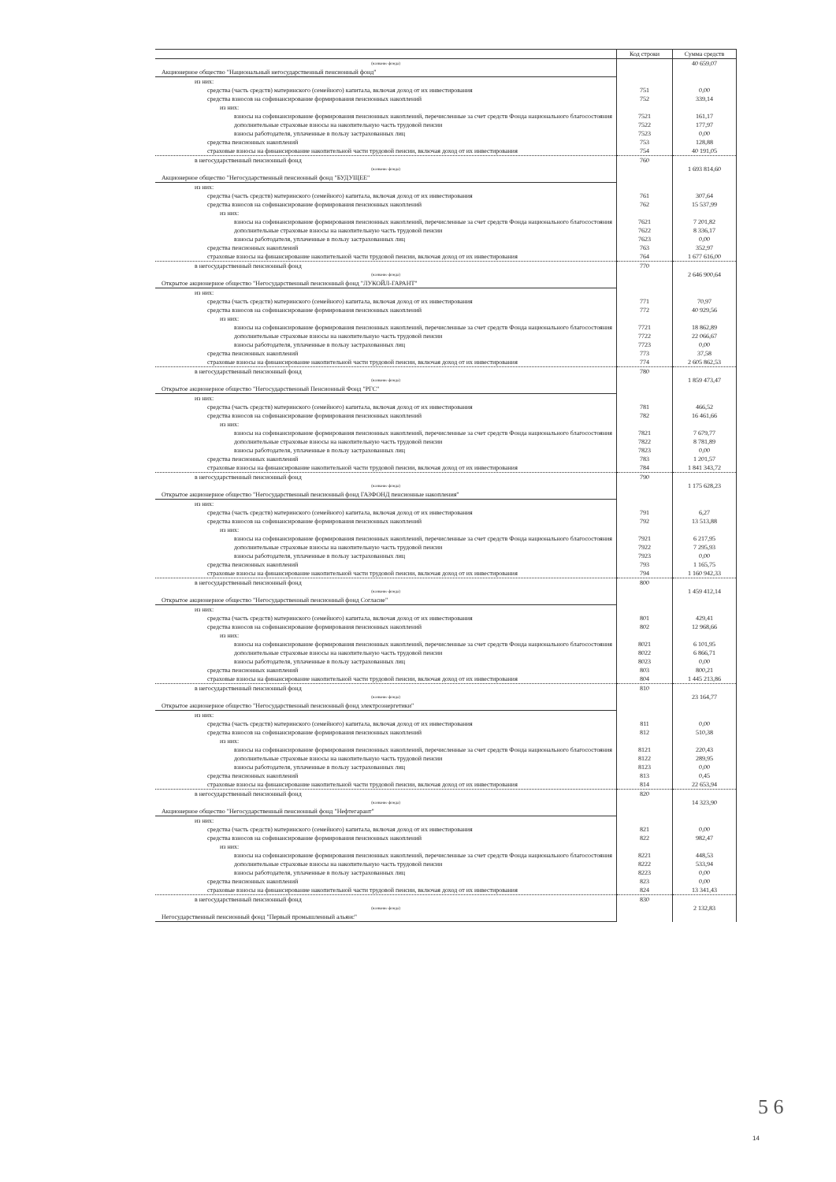| | Код строки | Сумма средств |
| --- | --- | --- |
| (название фонда) | | 40 659,07 |
| Акционерное общество "Национальный негосударственный пенсионный фонд" | | |
| из них: | | |
| средства (часть средств) материнского (семейного) капитала, включая доход от их инвестирования | 751 | 0,00 |
| средства взносов на софинансирование формирования пенсионных накоплений | 752 | 339,14 |
| из них: | | |
| взносы на софинансирование формирования пенсионных накоплений, перечисленные за счет средств Фонда национального благосостояния | 7521 | 161,17 |
| дополнительные страховые взносы на накопительную часть трудовой пенсии | 7522 | 177,97 |
| взносы работодателя, уплаченные в пользу застрахованных лиц | 7523 | 0,00 |
| средства пенсионных накоплений | 753 | 128,88 |
| страховые взносы на финансирование накопительной части трудовой пенсии, включая доход от их инвестирования | 754 | 40 191,05 |
| в негосударственный пенсионный фонд | 760 | |
| (название фонда) | | 1 693 814,60 |
| Акционерное общество "Негосударственный пенсионный фонд "БУДУЩЕЕ" | | |
| из них: | | |
| средства (часть средств) материнского (семейного) капитала, включая доход от их инвестирования | 761 | 307,64 |
| средства взносов на софинансирование формирования пенсионных накоплений | 762 | 15 537,99 |
| из них: | | |
| взносы на софинансирование формирования пенсионных накоплений, перечисленные за счет средств Фонда национального благосостояния | 7621 | 7 201,82 |
| дополнительные страховые взносы на накопительную часть трудовой пенсии | 7622 | 8 336,17 |
| взносы работодателя, уплаченные в пользу застрахованных лиц | 7623 | 0,00 |
| средства пенсионных накоплений | 763 | 352,97 |
| страховые взносы на финансирование накопительной части трудовой пенсии, включая доход от их инвестирования | 764 | 1 677 616,00 |
| в негосударственный пенсионный фонд | 770 | |
| (название фонда) | | 2 646 900,64 |
| Открытое акционерное общество "Негосударственный пенсионный фонд "ЛУКОЙЛ-ГАРАНТ" | | |
| из них: | | |
| средства (часть средств) материнского (семейного) капитала, включая доход от их инвестирования | 771 | 70,97 |
| средства взносов на софинансирование формирования пенсионных накоплений | 772 | 40 929,56 |
| из них: | | |
| взносы на софинансирование формирования пенсионных накоплений, перечисленные за счет средств Фонда национального благосостояния | 7721 | 18 862,89 |
| дополнительные страховые взносы на накопительную часть трудовой пенсии | 7722 | 22 066,67 |
| взносы работодателя, уплаченные в пользу застрахованных лиц | 7723 | 0,00 |
| средства пенсионных накоплений | 773 | 37,58 |
| страховые взносы на финансирование накопительной части трудовой пенсии, включая доход от их инвестирования | 774 | 2 605 862,53 |
| в негосударственный пенсионный фонд | 780 | |
| (название фонда) | | 1 859 473,47 |
| Открытое акционерное общество "Негосударственный Пенсионный Фонд "РГС" | | |
| из них: | | |
| средства (часть средств) материнского (семейного) капитала, включая доход от их инвестирования | 781 | 466,52 |
| средства взносов на софинансирование формирования пенсионных накоплений | 782 | 16 461,66 |
| из них: | | |
| взносы на софинансирование формирования пенсионных накоплений, перечисленные за счет средств Фонда национального благосостояния | 7821 | 7 679,77 |
| дополнительные страховые взносы на накопительную часть трудовой пенсии | 7822 | 8 781,89 |
| взносы работодателя, уплаченные в пользу застрахованных лиц | 7823 | 0,00 |
| средства пенсионных накоплений | 783 | 1 201,57 |
| страховые взносы на финансирование накопительной части трудовой пенсии, включая доход от их инвестирования | 784 | 1 841 343,72 |
| в негосударственный пенсионный фонд | 790 | |
| (название фонда) | | 1 175 628,23 |
| Открытое акционерное общество "Негосударственный пенсионный фонд ГАЗФОНД пенсионные накопления" | | |
| из них: | | |
| средства (часть средств) материнского (семейного) капитала, включая доход от их инвестирования | 791 | 6,27 |
| средства взносов на софинансирование формирования пенсионных накоплений | 792 | 13 513,88 |
| из них: | | |
| взносы на софинансирование формирования пенсионных накоплений, перечисленные за счет средств Фонда национального благосостояния | 7921 | 6 217,95 |
| дополнительные страховые взносы на накопительную часть трудовой пенсии | 7922 | 7 295,93 |
| взносы работодателя, уплаченные в пользу застрахованных лиц | 7923 | 0,00 |
| средства пенсионных накоплений | 793 | 1 165,75 |
| страховые взносы на финансирование накопительной части трудовой пенсии, включая доход от их инвестирования | 794 | 1 160 942,33 |
| в негосударственный пенсионный фонд | 800 | |
| (название фонда) | | 1 459 412,14 |
| Открытое акционерное общество "Негосударственный пенсионный фонд Согласие" | | |
| из них: | | |
| средства (часть средств) материнского (семейного) капитала, включая доход от их инвестирования | 801 | 429,41 |
| средства взносов на софинансирование формирования пенсионных накоплений | 802 | 12 968,66 |
| из них: | | |
| взносы на софинансирование формирования пенсионных накоплений, перечисленные за счет средств Фонда национального благосостояния | 8021 | 6 101,95 |
| дополнительные страховые взносы на накопительную часть трудовой пенсии | 8022 | 6 866,71 |
| взносы работодателя, уплаченные в пользу застрахованных лиц | 8023 | 0,00 |
| средства пенсионных накоплений | 803 | 800,21 |
| страховые взносы на финансирование накопительной части трудовой пенсии, включая доход от их инвестирования | 804 | 1 445 213,86 |
| в негосударственный пенсионный фонд | 810 | |
| (название фонда) | | 23 164,77 |
| Открытое акционерное общество "Негосударственный пенсионный фонд электроэнергетики" | | |
| из них: | | |
| средства (часть средств) материнского (семейного) капитала, включая доход от их инвестирования | 811 | 0,00 |
| средства взносов на софинансирование формирования пенсионных накоплений | 812 | 510,38 |
| из них: | | |
| взносы на софинансирование формирования пенсионных накоплений, перечисленные за счет средств Фонда национального благосостояния | 8121 | 220,43 |
| дополнительные страховые взносы на накопительную часть трудовой пенсии | 8122 | 289,95 |
| взносы работодателя, уплаченные в пользу застрахованных лиц | 8123 | 0,00 |
| средства пенсионных накоплений | 813 | 0,45 |
| страховые взносы на финансирование накопительной части трудовой пенсии, включая доход от их инвестирования | 814 | 22 653,94 |
| в негосударственный пенсионный фонд | 820 | |
| (название фонда) | | 14 323,90 |
| Акционерное общество "Негосударственный пенсионный фонд "Нефтегарант" | | |
| из них: | | |
| средства (часть средств) материнского (семейного) капитала, включая доход от их инвестирования | 821 | 0,00 |
| средства взносов на софинансирование формирования пенсионных накоплений | 822 | 982,47 |
| из них: | | |
| взносы на софинансирование формирования пенсионных накоплений, перечисленные за счет средств Фонда национального благосостояния | 8221 | 448,53 |
| дополнительные страховые взносы на накопительную часть трудовой пенсии | 8222 | 533,94 |
| взносы работодателя, уплаченные в пользу застрахованных лиц | 8223 | 0,00 |
| средства пенсионных накоплений | 823 | 0,00 |
| страховые взносы на финансирование накопительной части трудовой пенсии, включая доход от их инвестирования | 824 | 13 341,43 |
| в негосударственный пенсионный фонд | 830 | |
| (название фонда) | | 2 132,83 |
| Негосударственный пенсионный фонд "Первый промышленный альянс" | | |
5 6
14